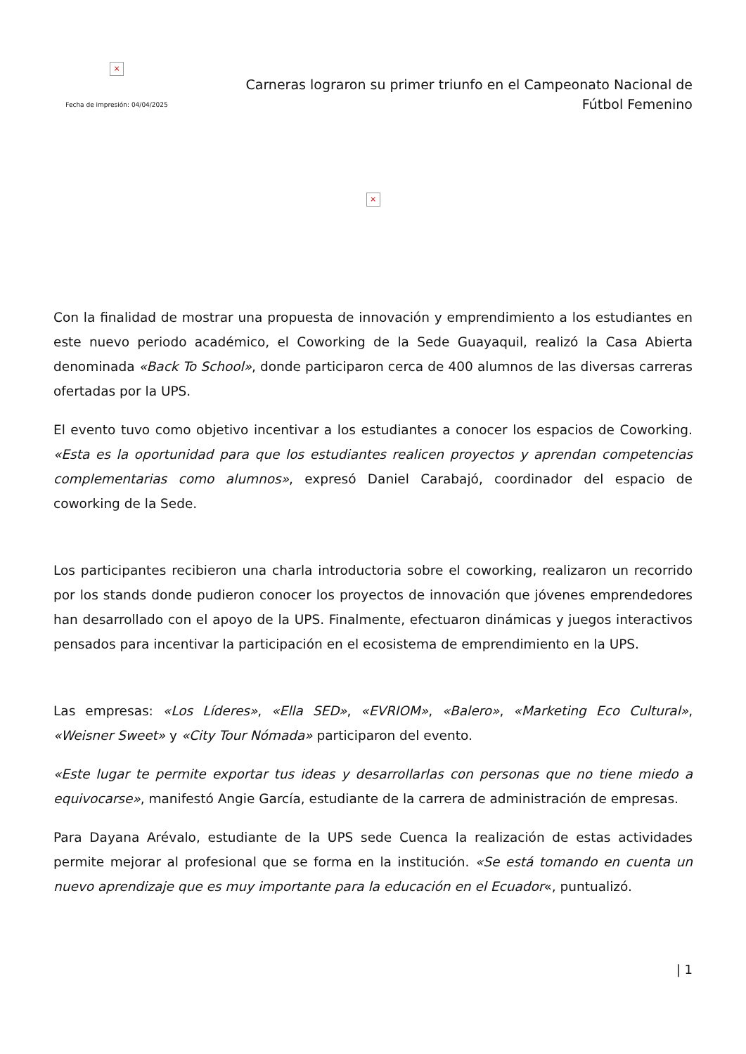×
Fecha de impresión: 04/04/2025
Carneras lograron su primer triunfo en el Campeonato Nacional de Fútbol Femenino
×
Con la finalidad de mostrar una propuesta de innovación y emprendimiento a los estudiantes en este nuevo periodo académico, el Coworking de la Sede Guayaquil, realizó la Casa Abierta denominada «Back To School», donde participaron cerca de 400 alumnos de las diversas carreras ofertadas por la UPS.
El evento tuvo como objetivo incentivar a los estudiantes a conocer los espacios de Coworking. «Esta es la oportunidad para que los estudiantes realicen proyectos y aprendan competencias complementarias como alumnos», expresó Daniel Carabajó, coordinador del espacio de coworking de la Sede.
Los participantes recibieron una charla introductoria sobre el coworking, realizaron un recorrido por los stands donde pudieron conocer los proyectos de innovación que jóvenes emprendedores han desarrollado con el apoyo de la UPS. Finalmente, efectuaron dinámicas y juegos interactivos pensados para incentivar la participación en el ecosistema de emprendimiento en la UPS.
Las empresas: «Los Líderes», «Ella SED», «EVRIOM», «Balero», «Marketing Eco Cultural», «Weisner Sweet» y «City Tour Nómada» participaron del evento.
«Este lugar te permite exportar tus ideas y desarrollarlas con personas que no tiene miedo a equivocarse», manifestó Angie García, estudiante de la carrera de administración de empresas.
Para Dayana Arévalo, estudiante de la UPS sede Cuenca la realización de estas actividades permite mejorar al profesional que se forma en la institución. «Se está tomando en cuenta un nuevo aprendizaje que es muy importante para la educación en el Ecuador«, puntualizó.
| 1